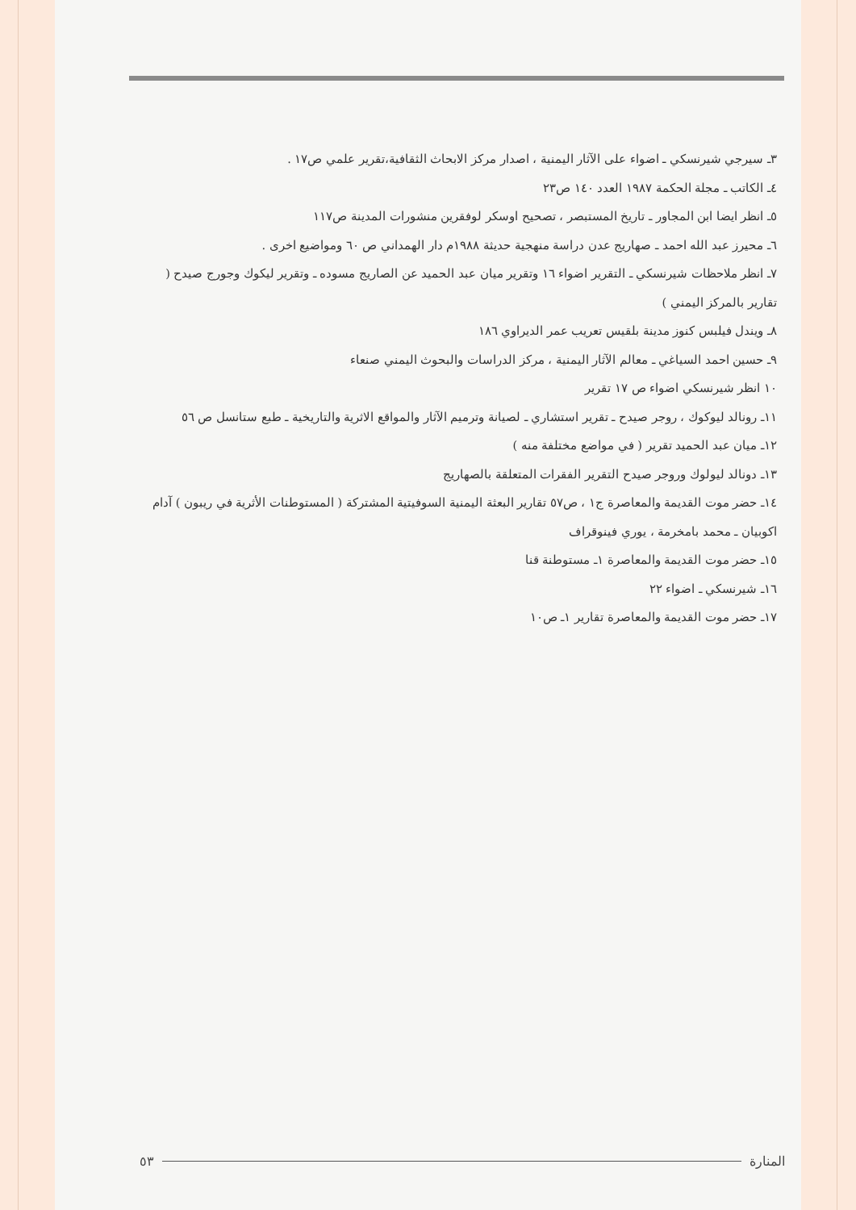٣ـ سيرجي شيرنسكي ـ اضواء على الآثار اليمنية ، اصدار مركز الابحاث الثقافية،تقرير علمي ص١٧ .
٤ـ الكاتب ـ مجلة الحكمة ١٩٨٧ العدد ١٤٠ ص٢٣
٥ـ انظر ايضا ابن المجاور ـ تاريخ المستبصر ، تصحيح اوسكر لوفقرين منشورات المدينة ص١١٧
٦ـ محيرز عبد الله احمد ـ صهاريج عدن دراسة منهجية حديثة ١٩٨٨م دار الهمداني ص ٦٠ ومواضيع اخرى .
٧ـ انظر ملاحظات شيرنسكي ـ التقرير اضواء ١٦ وتقرير ميان عبد الحميد عن الصاريج مسوده ـ وتقرير ليكوك وجورج صيدح ( تقارير بالمركز اليمني )
٨ـ ويندل فيلبس كنوز مدينة بلقيس تعريب عمر الديراوي ١٨٦
٩ـ حسين احمد السياغي ـ معالم الآثار اليمنية ، مركز الدراسات والبحوث اليمني صنعاء
١٠ انظر شيرنسكي اضواء ص ١٧ تقرير
١١ـ رونالد ليوكوك ، روجر صيدح ـ تقرير استشاري ـ لصيانة وترميم الآثار والمواقع الاثرية والتاريخية ـ طبع ستانسل ص ٥٦
١٢ـ ميان عبد الحميد تقرير ( في مواضع مختلفة منه )
١٣ـ دونالد ليولوك وروجر صيدح التقرير الفقرات المتعلقة بالصهاريج
١٤ـ حضر موت القديمة والمعاصرة ج١ ، ص٥٧ تقارير البعثة اليمنية السوفيتية المشتركة ( المستوطنات الأثرية في ريبون ) آدام اكوبيان ـ محمد بامخرمة ، يوري فينوقراف
١٥ـ حضر موت القديمة والمعاصرة ١ـ مستوطنة قنا
١٦ـ شيرنسكي ـ اضواء ٢٢
١٧ـ حضر موت القديمة والمعاصرة تقارير ١ـ ص١٠
المنارة ٥٣